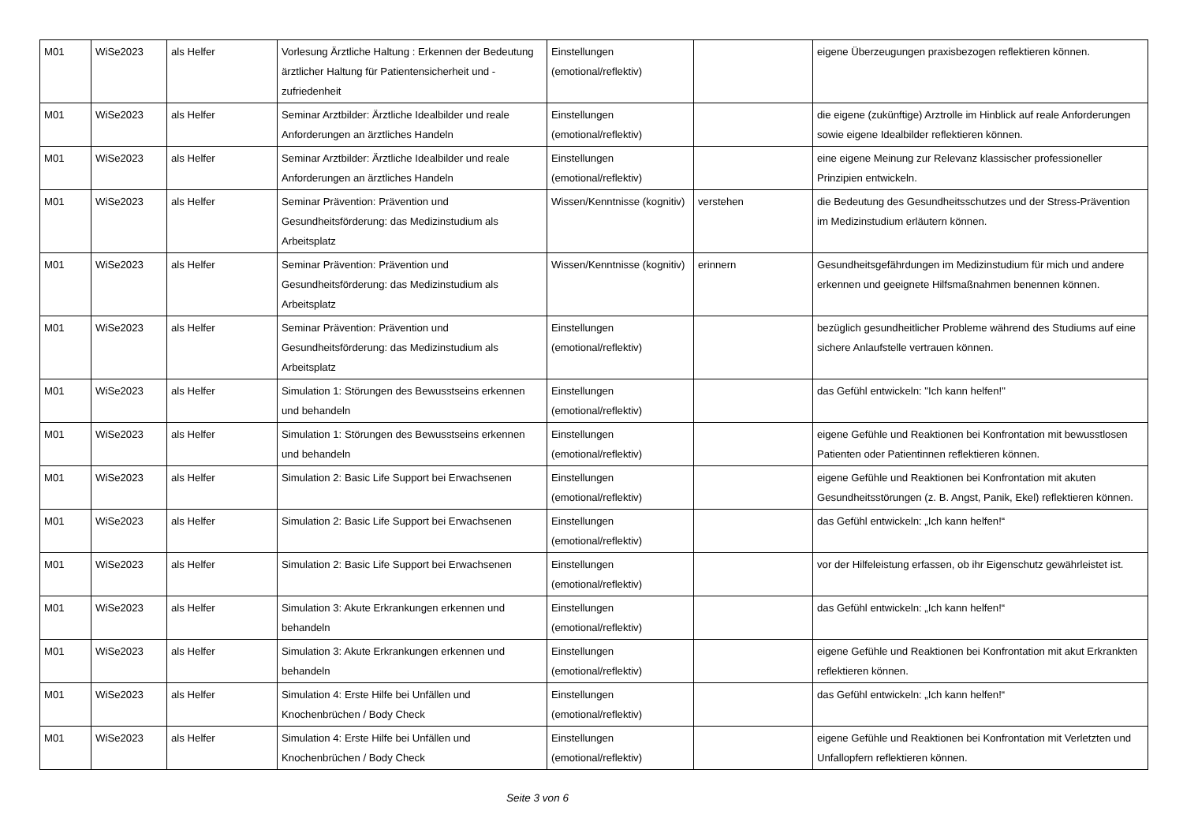| M01 | WiSe2023 | als Helfer | Vorlesung Ärztliche Haltung : Erkennen der Bedeutung ärztlicher Haltung für Patientensicherheit und -zufriedenheit | Einstellungen (emotional/reflektiv) | | eigene Überzeugungen praxisbezogen reflektieren können. |
| M01 | WiSe2023 | als Helfer | Seminar Arztbilder: Ärztliche Idealbilder und reale Anforderungen an ärztliches Handeln | Einstellungen (emotional/reflektiv) | | die eigene (zukünftige) Arztrolle im Hinblick auf reale Anforderungen sowie eigene Idealbilder reflektieren können. |
| M01 | WiSe2023 | als Helfer | Seminar Arztbilder: Ärztliche Idealbilder und reale Anforderungen an ärztliches Handeln | Einstellungen (emotional/reflektiv) | | eine eigene Meinung zur Relevanz klassischer professioneller Prinzipien entwickeln. |
| M01 | WiSe2023 | als Helfer | Seminar Prävention: Prävention und Gesundheitsförderung: das Medizinstudium als Arbeitsplatz | Wissen/Kenntnisse (kognitiv) | verstehen | die Bedeutung des Gesundheitsschutzes und der Stress-Prävention im Medizinstudium erläutern können. |
| M01 | WiSe2023 | als Helfer | Seminar Prävention: Prävention und Gesundheitsförderung: das Medizinstudium als Arbeitsplatz | Wissen/Kenntnisse (kognitiv) | erinnern | Gesundheitsgefährdungen im Medizinstudium für mich und andere erkennen und geeignete Hilfsmaßnahmen benennen können. |
| M01 | WiSe2023 | als Helfer | Seminar Prävention: Prävention und Gesundheitsförderung: das Medizinstudium als Arbeitsplatz | Einstellungen (emotional/reflektiv) | | bezüglich gesundheitlicher Probleme während des Studiums auf eine sichere Anlaufstelle vertrauen können. |
| M01 | WiSe2023 | als Helfer | Simulation 1: Störungen des Bewusstseins erkennen und behandeln | Einstellungen (emotional/reflektiv) | | das Gefühl entwickeln: "Ich kann helfen!" |
| M01 | WiSe2023 | als Helfer | Simulation 1: Störungen des Bewusstseins erkennen und behandeln | Einstellungen (emotional/reflektiv) | | eigene Gefühle und Reaktionen bei Konfrontation mit bewusstlosen Patienten oder Patientinnen reflektieren können. |
| M01 | WiSe2023 | als Helfer | Simulation 2: Basic Life Support bei Erwachsenen | Einstellungen (emotional/reflektiv) | | eigene Gefühle und Reaktionen bei Konfrontation mit akuten Gesundheitsstörungen (z. B. Angst, Panik, Ekel) reflektieren können. |
| M01 | WiSe2023 | als Helfer | Simulation 2: Basic Life Support bei Erwachsenen | Einstellungen (emotional/reflektiv) | | das Gefühl entwickeln: „Ich kann helfen!“ |
| M01 | WiSe2023 | als Helfer | Simulation 2: Basic Life Support bei Erwachsenen | Einstellungen (emotional/reflektiv) | | vor der Hilfeleistung erfassen, ob ihr Eigenschutz gewährleistet ist. |
| M01 | WiSe2023 | als Helfer | Simulation 3: Akute Erkrankungen erkennen und behandeln | Einstellungen (emotional/reflektiv) | | das Gefühl entwickeln: „Ich kann helfen!“ |
| M01 | WiSe2023 | als Helfer | Simulation 3: Akute Erkrankungen erkennen und behandeln | Einstellungen (emotional/reflektiv) | | eigene Gefühle und Reaktionen bei Konfrontation mit akut Erkrankten reflektieren können. |
| M01 | WiSe2023 | als Helfer | Simulation 4: Erste Hilfe bei Unfällen und Knochenbrüchen / Body Check | Einstellungen (emotional/reflektiv) | | das Gefühl entwickeln: „Ich kann helfen!“ |
| M01 | WiSe2023 | als Helfer | Simulation 4: Erste Hilfe bei Unfällen und Knochenbrüchen / Body Check | Einstellungen (emotional/reflektiv) | | eigene Gefühle und Reaktionen bei Konfrontation mit Verletzten und Unfallopfern reflektieren können. |
Seite 3 von 6